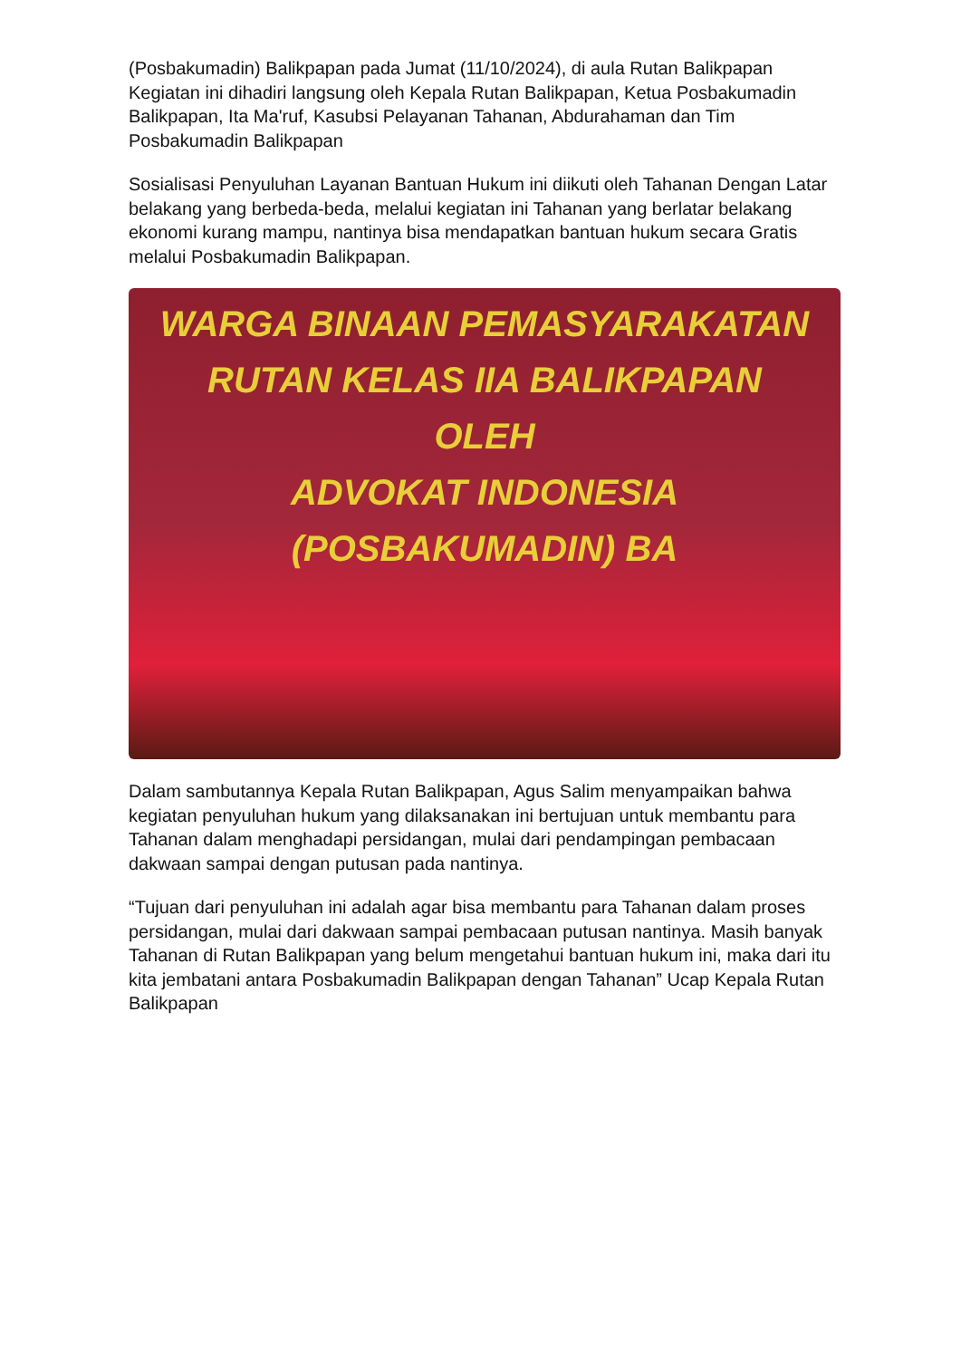(Posbakumadin) Balikpapan pada Jumat (11/10/2024), di aula Rutan Balikpapan Kegiatan ini dihadiri langsung oleh Kepala Rutan Balikpapan, Ketua Posbakumadin Balikpapan, Ita Ma'ruf, Kasubsi Pelayanan Tahanan, Abdurahaman dan Tim Posbakumadin Balikpapan
Sosialisasi Penyuluhan Layanan Bantuan Hukum ini diikuti oleh Tahanan Dengan Latar belakang yang berbeda-beda, melalui kegiatan ini Tahanan yang berlatar belakang ekonomi kurang mampu, nantinya bisa mendapatkan bantuan hukum secara Gratis melalui Posbakumadin Balikpapan.
WARGA BINAAN PEMASYARAKATAN
RUTAN KELAS IIA BALIKPAPAN
OLEH
ADVOKAT INDONESIA (POSBAKUMADIN) BA
Dalam sambutannya Kepala Rutan Balikpapan, Agus Salim menyampaikan bahwa kegiatan penyuluhan hukum yang dilaksanakan ini bertujuan untuk membantu para Tahanan dalam menghadapi persidangan, mulai dari pendampingan pembacaan dakwaan sampai dengan putusan pada nantinya.
“Tujuan dari penyuluhan ini adalah agar bisa membantu para Tahanan dalam proses persidangan, mulai dari dakwaan sampai pembacaan putusan nantinya. Masih banyak Tahanan di Rutan Balikpapan yang belum mengetahui bantuan hukum ini, maka dari itu kita jembatani antara Posbakumadin Balikpapan dengan Tahanan” Ucap Kepala Rutan Balikpapan